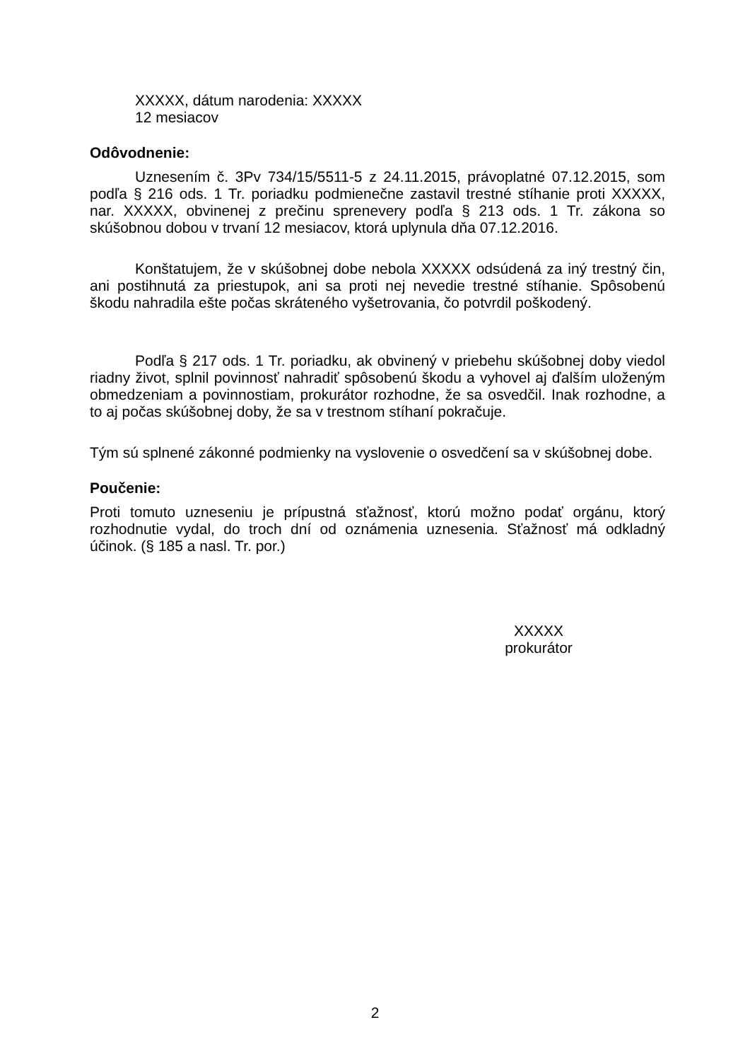XXXXX, dátum narodenia: XXXXX
12 mesiacov
Odôvodnenie:
Uznesením č. 3Pv 734/15/5511-5 z 24.11.2015, právoplatné 07.12.2015, som podľa § 216 ods. 1 Tr. poriadku podmienečne zastavil trestné stíhanie proti XXXXX, nar. XXXXX, obvinenej z prečinu sprenevery podľa § 213 ods. 1 Tr. zákona so skúšobnou dobou v trvaní 12 mesiacov, ktorá uplynula dňa 07.12.2016.
Konštatujem, že v skúšobnej dobe nebola XXXXX odsúdená za iný trestný čin, ani postihnutá za priestupok, ani sa proti nej nevedie trestné stíhanie. Spôsobenú škodu nahradila ešte počas skráteného vyšetrovania, čo potvrdil poškodený.
Podľa § 217 ods. 1 Tr. poriadku, ak obvinený v priebehu skúšobnej doby viedol riadny život, splnil povinnosť nahradiť spôsobenú škodu a vyhovel aj ďalším uloženým obmedzeniam a povinnostiam, prokurátor rozhodne, že sa osvedčil. Inak rozhodne, a to aj počas skúšobnej doby, že sa v trestnom stíhaní pokračuje.
Tým sú splnené zákonné podmienky na vyslovenie o osvedčení sa v skúšobnej dobe.
Poučenie:
Proti tomuto uzneseniu je prípustná sťažnosť, ktorú možno podať orgánu, ktorý rozhodnutie vydal, do troch dní od oznámenia uznesenia. Sťažnosť má odkladný účinok. (§ 185 a nasl. Tr. por.)
XXXXX
prokurátor
2